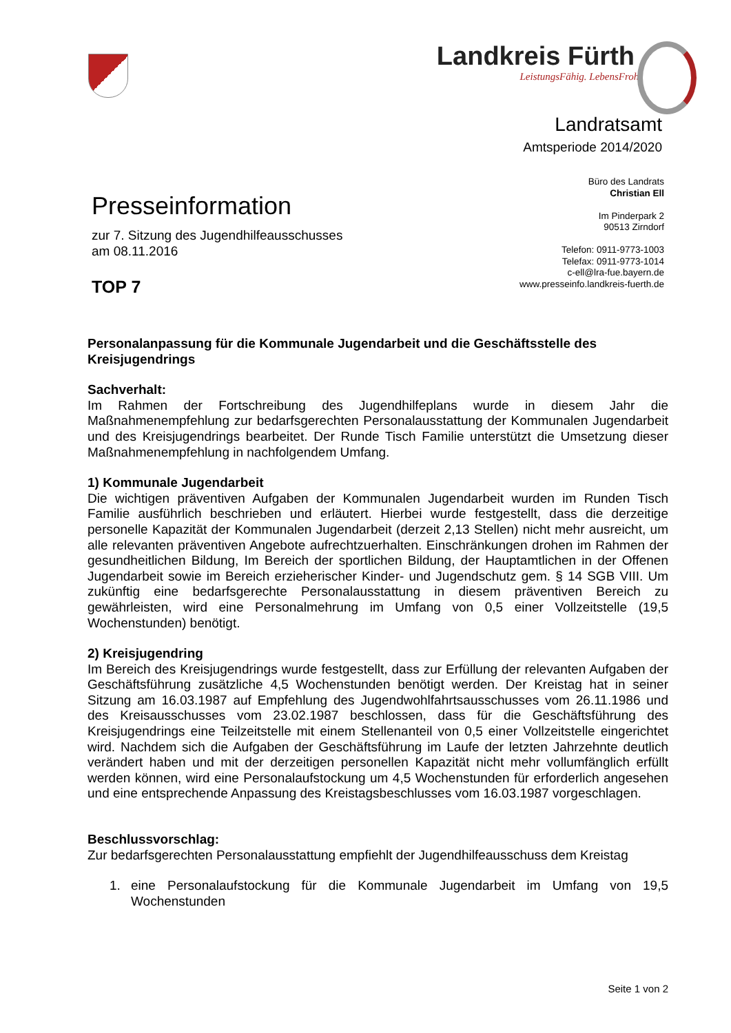Landkreis Fürth
LeistungsFähig. LebensFroh.
Landratsamt
Amtsperiode 2014/2020
Büro des Landrats
Christian Ell
Im Pinderpark 2
90513 Zirndorf
Telefon: 0911-9773-1003
Telefax: 0911-9773-1014
c-ell@lra-fue.bayern.de
www.presseinfo.landkreis-fuerth.de
Presseinformation
zur 7. Sitzung des Jugendhilfeausschusses
am 08.11.2016
TOP 7
Personalanpassung für die Kommunale Jugendarbeit und die Geschäftsstelle des Kreisjugendrings
Sachverhalt:
Im Rahmen der Fortschreibung des Jugendhilfeplans wurde in diesem Jahr die Maßnahmenempfehlung zur bedarfsgerechten Personalausstattung der Kommunalen Jugendarbeit und des Kreisjugendrings bearbeitet. Der Runde Tisch Familie unterstützt die Umsetzung dieser Maßnahmenempfehlung in nachfolgendem Umfang.
1) Kommunale Jugendarbeit
Die wichtigen präventiven Aufgaben der Kommunalen Jugendarbeit wurden im Runden Tisch Familie ausführlich beschrieben und erläutert. Hierbei wurde festgestellt, dass die derzeitige personelle Kapazität der Kommunalen Jugendarbeit (derzeit 2,13 Stellen) nicht mehr ausreicht, um alle relevanten präventiven Angebote aufrechtzuerhalten. Einschränkungen drohen im Rahmen der gesundheitlichen Bildung, Im Bereich der sportlichen Bildung, der Hauptamtlichen in der Offenen Jugendarbeit sowie im Bereich erzieherischer Kinder- und Jugendschutz gem. § 14 SGB VIII. Um zukünftig eine bedarfsgerechte Personalausstattung in diesem präventiven Bereich zu gewährleisten, wird eine Personalmehrung im Umfang von 0,5 einer Vollzeitstelle (19,5 Wochenstunden) benötigt.
2) Kreisjugendring
Im Bereich des Kreisjugendrings wurde festgestellt, dass zur Erfüllung der relevanten Aufgaben der Geschäftsführung zusätzliche 4,5 Wochenstunden benötigt werden. Der Kreistag hat in seiner Sitzung am 16.03.1987 auf Empfehlung des Jugendwohlfahrtsausschusses vom 26.11.1986 und des Kreisausschusses vom 23.02.1987 beschlossen, dass für die Geschäftsführung des Kreisjugendrings eine Teilzeitstelle mit einem Stellenanteil von 0,5 einer Vollzeitstelle eingerichtet wird. Nachdem sich die Aufgaben der Geschäftsführung im Laufe der letzten Jahrzehnte deutlich verändert haben und mit der derzeitigen personellen Kapazität nicht mehr vollumfänglich erfüllt werden können, wird eine Personalaufstockung um 4,5 Wochenstunden für erforderlich angesehen und eine entsprechende Anpassung des Kreistagsbeschlusses vom 16.03.1987 vorgeschlagen.
Beschlussvorschlag:
Zur bedarfsgerechten Personalausstattung empfiehlt der Jugendhilfeausschuss dem Kreistag
1. eine Personalaufstockung für die Kommunale Jugendarbeit im Umfang von 19,5 Wochenstunden
Seite 1 von 2